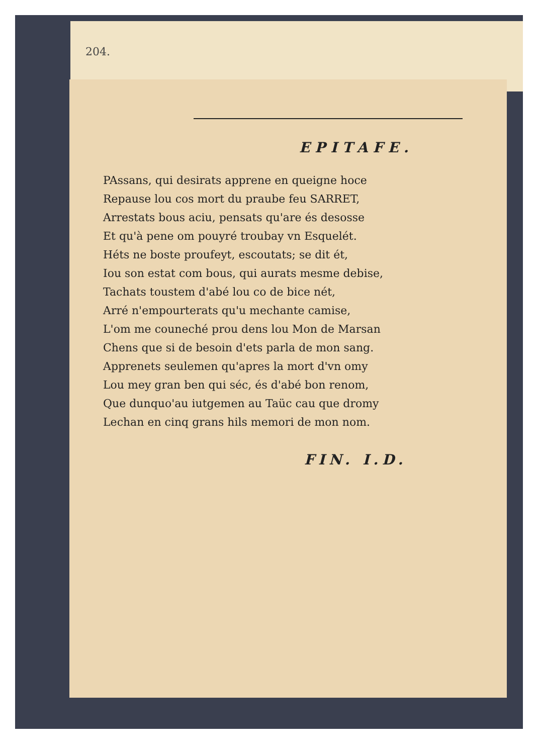204.
EPITAFE.
PAssans, qui desirats apprene en queigne hoce
Repause lou cos mort du praube feu SARRET,
Arrestats bous aciu, pensats qu'are és desosse
Et qu'à pene om pouyré troubay vn Esquelét.
Héts ne boste proufeyt, escoutats; se dit ét,
Iou son estat com bous, qui aurats mesme debise,
Tachats toustem d'abé lou co de bice nét,
Arré n'empourterats qu'u mechante camise,
L'om me couneché prou dens lou Mon de Marsan
Chens que si de besoin d'ets parla de mon sang.
Apprenets seulemen qu'apres la mort d'vn omy
Lou mey gran ben qui séc, és d'abé bon renom,
Que dunquo'au iutgemen au Taüc cau que dromy
Lechan en cinq grans hils memori de mon nom.
FIN. I.D.